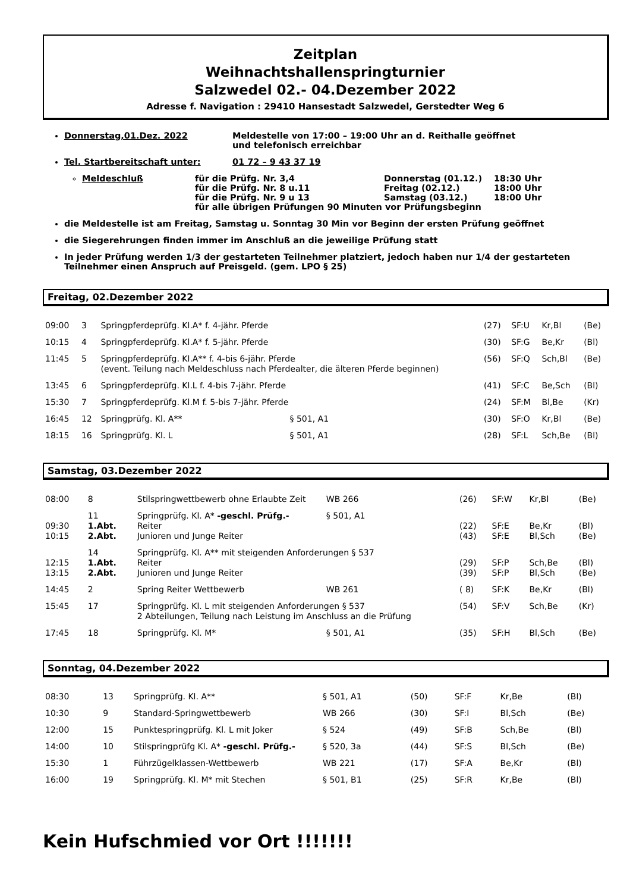Zeitplan
Weihnachtshallenspringturnier
Salzwedel 02.- 04.Dezember 2022
Adresse f. Navigation : 29410 Hansestadt Salzwedel, Gerstedter Weg 6
Donnerstag,01.Dez. 2022 Meldestelle von 17:00 – 19:00 Uhr an d. Reithalle geöffnet
und telefonisch erreichbar
Tel. Startbereitschaft unter: 01 72 – 9 43 37 19
Meldeschluß für die Prüfg. Nr. 3,4
für die Prüfg. Nr. 8 u.11
für die Prüfg. Nr. 9 u 13
für alle übrigen Prüfungen 90 Minuten vor Prüfungsbeginn Donnerstag (01.12.)
Freitag (02.12.)
Samstag (03.12.) 18:30 Uhr
18:00 Uhr
18:00 Uhr
die Meldestelle ist am Freitag, Samstag u. Sonntag 30 Min vor Beginn der ersten Prüfung geöffnet
die Siegerehrungen finden immer im Anschluß an die jeweilige Prüfung statt
In jeder Prüfung werden 1/3 der gestarteten Teilnehmer platziert, jedoch haben nur 1/4 der gestarteten Teilnehmer einen Anspruch auf Preisgeld. (gem. LPO § 25)
Freitag, 02.Dezember 2022
| 09:00 | 3 | Springpferdeprüfg. Kl.A* f. 4-jähr. Pferde | | (27) | SF:U | Kr,Bl | (Be) |
| 10:15 | 4 | Springpferdeprüfg. Kl.A* f. 5-jähr. Pferde | | (30) | SF:G | Be,Kr | (Bl) |
| 11:45 | 5 | Springpferdeprüfg. Kl.A** f. 4-bis 6-jähr. Pferde (event. Teilung nach Meldeschluss nach Pferdealter, die älteren Pferde beginnen) | | (56) | SF:Q | Sch,Bl | (Be) |
| 13:45 | 6 | Springpferdeprüfg. Kl.L f. 4-bis 7-jähr. Pferde | | (41) | SF:C | Be,Sch | (Bl) |
| 15:30 | 7 | Springpferdeprüfg. Kl.M f. 5-bis 7-jähr. Pferde | | (24) | SF:M | Bl,Be | (Kr) |
| 16:45 | 12 | Springprüfg. Kl. A** | § 501, A1 | (30) | SF:O | Kr,Bl | (Be) |
| 18:15 | 16 | Springprüfg. Kl. L | § 501, A1 | (28) | SF:L | Sch,Be | (Bl) |
Samstag, 03.Dezember 2022
| 08:00 | 8 | Stilspringwettbewerb ohne Erlaubte Zeit | WB 266 | (26) | SF:W | Kr,Bl | (Be) |
| 09:30 10:15 | 11 1.Abt. 2.Abt. | Springprüfg. Kl. A* -geschl. Prüfg.- Reiter Junioren und Junge Reiter | § 501, A1 | (22) (43) | SF:E SF:E | Be,Kr Bl,Sch | (Bl) (Be) |
| 12:15 13:15 | 14 1.Abt. 2.Abt. | Springprüfg. Kl. A** mit steigenden Anforderungen § 537 Reiter Junioren und Junge Reiter | | (29) (39) | SF:P SF:P | Sch,Be Bl,Sch | (Bl) (Be) |
| 14:45 | 2 | Spring Reiter Wettbewerb | WB 261 | ( 8) | SF:K | Be,Kr | (Bl) |
| 15:45 | 17 | Springprüfg. Kl. L mit steigenden Anforderungen § 537 2 Abteilungen, Teilung nach Leistung im Anschluss an die Prüfung | | (54) | SF:V | Sch,Be | (Kr) |
| 17:45 | 18 | Springprüfg. Kl. M* | § 501, A1 | (35) | SF:H | Bl,Sch | (Be) |
Sonntag, 04.Dezember 2022
| 08:30 | 13 | Springprüfg. Kl. A** | § 501, A1 | (50) | SF:F | Kr,Be | (Bl) |
| 10:30 | 9 | Standard-Springwettbewerb | WB 266 | (30) | SF:I | Bl,Sch | (Be) |
| 12:00 | 15 | Punktespringprüfg. Kl. L mit Joker | § 524 | (49) | SF:B | Sch,Be | (Bl) |
| 14:00 | 10 | Stilspringprüfg Kl. A* -geschl. Prüfg.- | § 520, 3a | (44) | SF:S | Bl,Sch | (Be) |
| 15:30 | 1 | Führzügelklassen-Wettbewerb | WB 221 | (17) | SF:A | Be,Kr | (Bl) |
| 16:00 | 19 | Springprüfg. Kl. M* mit Stechen | § 501, B1 | (25) | SF:R | Kr,Be | (Bl) |
Kein Hufschmied vor Ort !!!!!!!